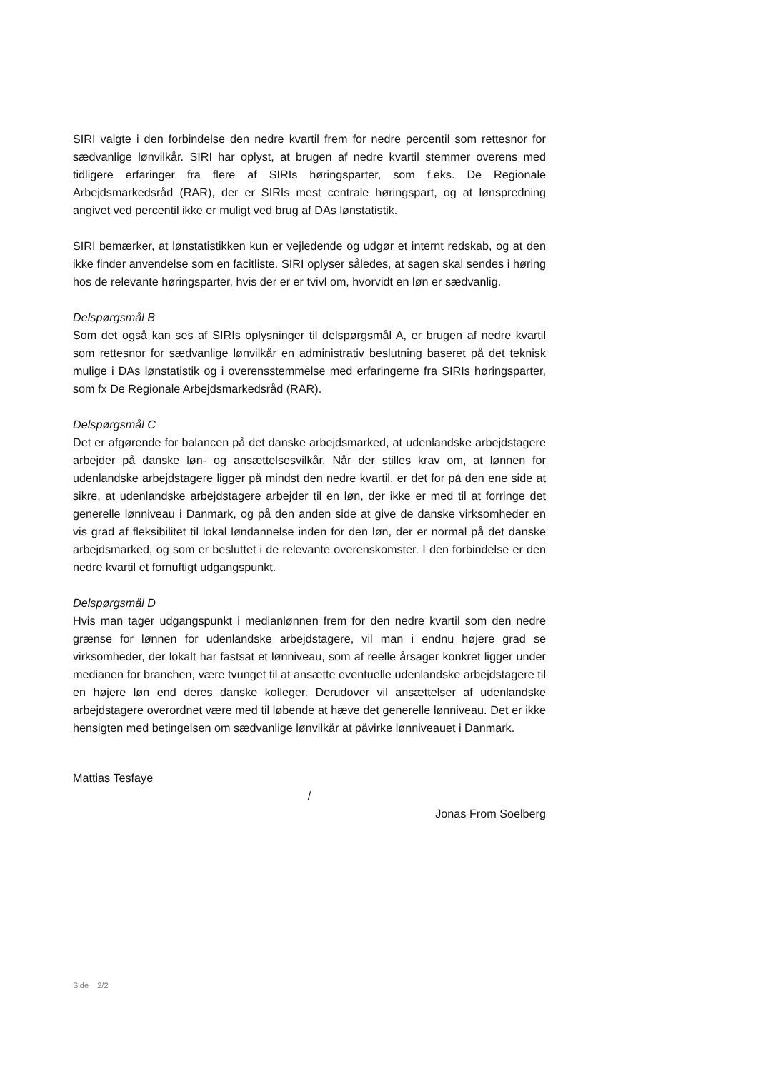SIRI valgte i den forbindelse den nedre kvartil frem for nedre percentil som rettesnor for sædvanlige lønvilkår. SIRI har oplyst, at brugen af nedre kvartil stemmer overens med tidligere erfaringer fra flere af SIRIs høringsparter, som f.eks. De Regionale Arbejdsmarkedsråd (RAR), der er SIRIs mest centrale høringspart, og at lønspredning angivet ved percentil ikke er muligt ved brug af DAs lønstatistik.
SIRI bemærker, at lønstatistikken kun er vejledende og udgør et internt redskab, og at den ikke finder anvendelse som en facitliste. SIRI oplyser således, at sagen skal sendes i høring hos de relevante høringsparter, hvis der er er tvivl om, hvorvidt en løn er sædvanlig.
Delspørgsmål B
Som det også kan ses af SIRIs oplysninger til delspørgsmål A, er brugen af nedre kvartil som rettesnor for sædvanlige lønvilkår en administrativ beslutning baseret på det teknisk mulige i DAs lønstatistik og i overensstemmelse med erfaringerne fra SIRIs høringsparter, som fx De Regionale Arbejdsmarkedsråd (RAR).
Delspørgsmål C
Det er afgørende for balancen på det danske arbejdsmarked, at udenlandske arbejdstagere arbejder på danske løn- og ansættelsesvilkår. Når der stilles krav om, at lønnen for udenlandske arbejdstagere ligger på mindst den nedre kvartil, er det for på den ene side at sikre, at udenlandske arbejdstagere arbejder til en løn, der ikke er med til at forringe det generelle lønniveau i Danmark, og på den anden side at give de danske virksomheder en vis grad af fleksibilitet til lokal løndannelse inden for den løn, der er normal på det danske arbejdsmarked, og som er besluttet i de relevante overenskomster. I den forbindelse er den nedre kvartil et fornuftigt udgangspunkt.
Delspørgsmål D
Hvis man tager udgangspunkt i medianlønnen frem for den nedre kvartil som den nedre grænse for lønnen for udenlandske arbejdstagere, vil man i endnu højere grad se virksomheder, der lokalt har fastsat et lønniveau, som af reelle årsager konkret ligger under medianen for branchen, være tvunget til at ansætte eventuelle udenlandske arbejdstagere til en højere løn end deres danske kolleger. Derudover vil ansættelser af udenlandske arbejdstagere overordnet være med til løbende at hæve det generelle lønniveau. Det er ikke hensigten med betingelsen om sædvanlige lønvilkår at påvirke lønniveauet i Danmark.
Mattias Tesfaye
/
Jonas From Soelberg
Side 2/2